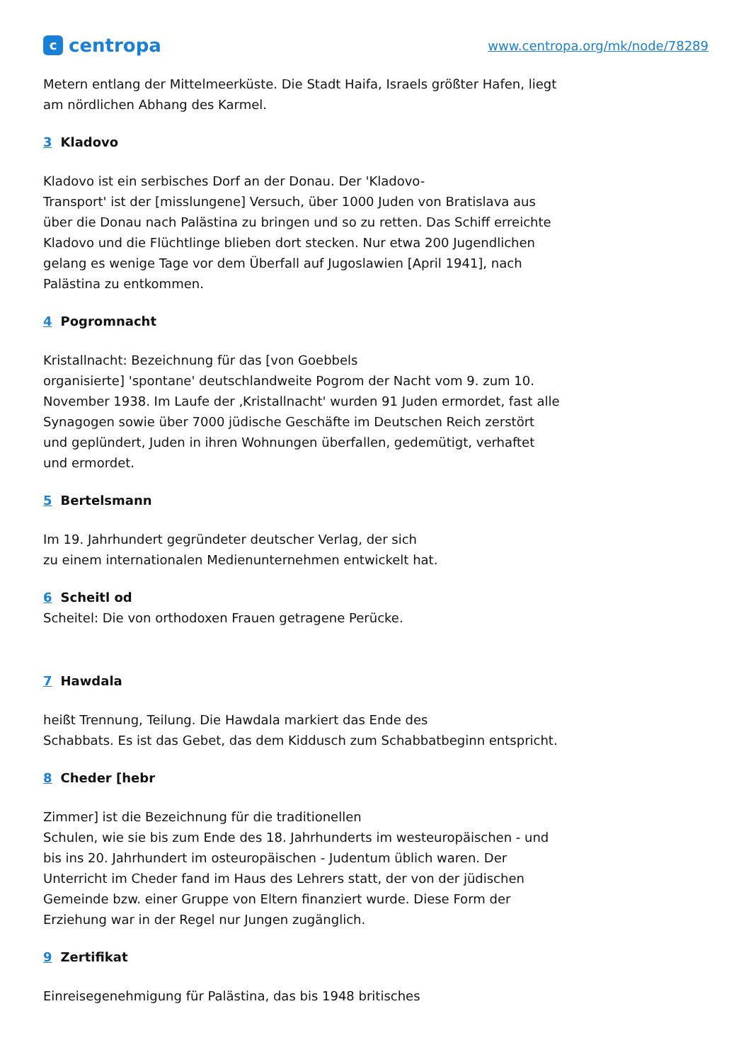c
centropa
www.centropa.org/mk/node/78289
Metern entlang der Mittelmeerküste. Die Stadt Haifa, Israels größter Hafen, liegt am nördlichen Abhang des Karmel.
3 Kladovo
Kladovo ist ein serbisches Dorf an der Donau. Der 'Kladovo-
Transport' ist der [misslungene] Versuch, über 1000 Juden von Bratislava aus über die Donau nach Palästina zu bringen und so zu retten. Das Schiff erreichte Kladovo und die Flüchtlinge blieben dort stecken. Nur etwa 200 Jugendlichen gelang es wenige Tage vor dem Überfall auf Jugoslawien [April 1941], nach Palästina zu entkommen.
4 Pogromnacht
Kristallnacht: Bezeichnung für das [von Goebbels
organisierte] 'spontane' deutschlandweite Pogrom der Nacht vom 9. zum 10. November 1938. Im Laufe der ‚Kristallnacht' wurden 91 Juden ermordet, fast alle Synagogen sowie über 7000 jüdische Geschäfte im Deutschen Reich zerstört und geplündert, Juden in ihren Wohnungen überfallen, gedemütigt, verhaftet und ermordet.
5 Bertelsmann
Im 19. Jahrhundert gegründeter deutscher Verlag, der sich
zu einem internationalen Medienunternehmen entwickelt hat.
6 Scheitl od
Scheitel: Die von orthodoxen Frauen getragene Perücke.
7 Hawdala
heißt Trennung, Teilung. Die Hawdala markiert das Ende des
Schabbats. Es ist das Gebet, das dem Kiddusch zum Schabbatbeginn entspricht.
8 Cheder [hebr
Zimmer] ist die Bezeichnung für die traditionellen
Schulen, wie sie bis zum Ende des 18. Jahrhunderts im westeuropäischen - und bis ins 20. Jahrhundert im osteuropäischen - Judentum üblich waren. Der Unterricht im Cheder fand im Haus des Lehrers statt, der von der jüdischen Gemeinde bzw. einer Gruppe von Eltern finanziert wurde. Diese Form der Erziehung war in der Regel nur Jungen zugänglich.
9 Zertifikat
Einreisegenehmigung für Palästina, das bis 1948 britisches